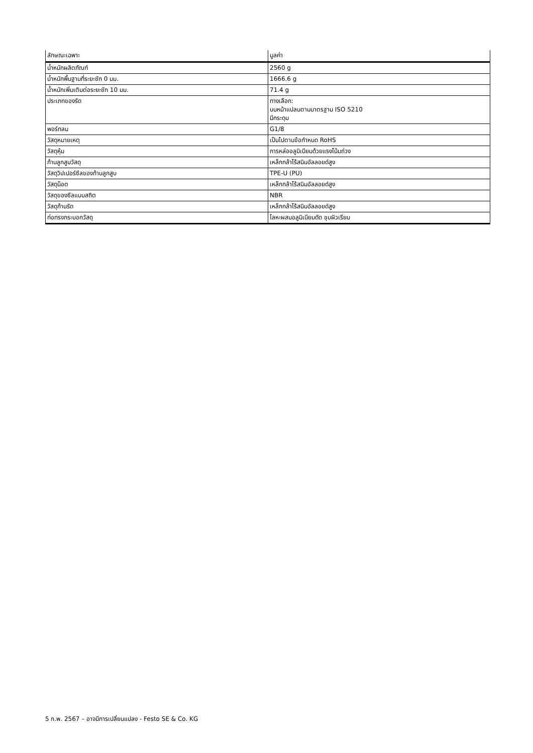| ลักษณะเฉพาะ | มูลค่า |
| --- | --- |
| น้ำหนักผลิตภัณฑ์ | 2560 g |
| น้ำหนักพื้นฐานที่ระยะชัก 0 มม. | 1666.6 g |
| น้ำหนักเพิ่มเติมต่อระยะชัก 10 มม. | 71.4 g |
| ประเภทของรัด | ทางเลือก: บนหน้าแปลนตามมาตรฐาน ISO 5210 มีกระดุม |
| พอร์ทลม | G1/8 |
| วัสดุหมายเหตุ | เป็นไปตามข้อกำหนด RoHS |
| วัสดุหุ้ม | การหล่ออลูมิเนียมด้วยแรงโน้มถ่วง |
| ก้านลูกสูบวัสดุ | เหล็กกล้าไร้สนิมอัลลอยด์สูง |
| วัสดุวิปเปอร์ซีลของก้านลูกสูบ | TPE-U (PU) |
| วัสดุน็อต | เหล็กกล้าไร้สนิมอัลลอยด์สูง |
| วัสดุของซีลแบบสถิต | NBR |
| วัสดุก้านรัด | เหล็กกล้าไร้สนิมอัลลอยด์สูง |
| ท่อทรงกระบอกวัสดุ | โลหะผสมอลูมิเนียมดัด ชุบผิวเรียบ |
5 ก.พ. 2567 – อาจมีการเปลี่ยนแปลง - Festo SE & Co. KG